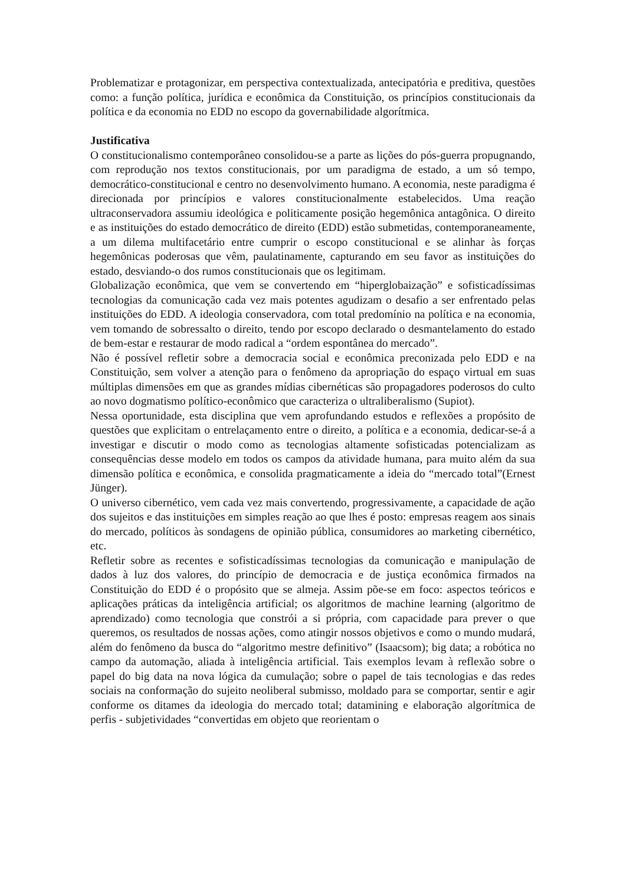Problematizar e protagonizar, em perspectiva contextualizada, antecipatória e preditiva, questões como: a função política, jurídica e econômica da Constituição, os princípios constitucionais da política e da economia no EDD no escopo da governabilidade algorítmica.
Justificativa
O constitucionalismo contemporâneo consolidou-se a parte as lições do pós-guerra propugnando, com reprodução nos textos constitucionais, por um paradigma de estado, a um só tempo, democrático-constitucional e centro no desenvolvimento humano. A economia, neste paradigma é direcionada por princípios e valores constitucionalmente estabelecidos. Uma reação ultraconservadora assumiu ideológica e politicamente posição hegemônica antagônica. O direito e as instituições do estado democrático de direito (EDD) estão submetidas, contemporaneamente, a um dilema multifacetário entre cumprir o escopo constitucional e se alinhar às forças hegemônicas poderosas que vêm, paulatinamente, capturando em seu favor as instituições do estado, desviando-o dos rumos constitucionais que os legitimam.
Globalização econômica, que vem se convertendo em “hiperglobaização” e sofisticadíssimas tecnologias da comunicação cada vez mais potentes agudizam o desafio a ser enfrentado pelas instituições do EDD. A ideologia conservadora, com total predomínio na política e na economia, vem tomando de sobressalto o direito, tendo por escopo declarado o desmantelamento do estado de bem-estar e restaurar de modo radical a “ordem espontânea do mercado”.
Não é possível refletir sobre a democracia social e econômica preconizada pelo EDD e na Constituição, sem volver a atenção para o fenômeno da apropriação do espaço virtual em suas múltiplas dimensões em que as grandes mídias cibernéticas são propagadores poderosos do culto ao novo dogmatismo político-econômico que caracteriza o ultraliberalismo (Supiot).
Nessa oportunidade, esta disciplina que vem aprofundando estudos e reflexões a propósito de questões que explicitam o entrelaçamento entre o direito, a política e a economia, dedicar-se-á a investigar e discutir o modo como as tecnologias altamente sofisticadas potencializam as consequências desse modelo em todos os campos da atividade humana, para muito além da sua dimensão política e econômica, e consolida pragmaticamente a ideia do “mercado total”(Ernest Jünger).
O universo cibernético, vem cada vez mais convertendo, progressivamente, a capacidade de ação dos sujeitos e das instituições em simples reação ao que lhes é posto: empresas reagem aos sinais do mercado, políticos às sondagens de opinião pública, consumidores ao marketing cibernético, etc.
Refletir sobre as recentes e sofisticadíssimas tecnologias da comunicação e manipulação de dados à luz dos valores, do princípio de democracia e de justiça econômica firmados na Constituição do EDD é o propósito que se almeja. Assim põe-se em foco: aspectos teóricos e aplicações práticas da inteligência artificial; os algoritmos de machine learning (algoritmo de aprendizado) como tecnologia que constrói a si própria, com capacidade para prever o que queremos, os resultados de nossas ações, como atingir nossos objetivos e como o mundo mudará, além do fenômeno da busca do “algoritmo mestre definitivo” (Isaacsom); big data; a robótica no campo da automação, aliada à inteligência artificial. Tais exemplos levam à reflexão sobre o papel do big data na nova lógica da cumulação; sobre o papel de tais tecnologias e das redes sociais na conformação do sujeito neoliberal submisso, moldado para se comportar, sentir e agir conforme os ditames da ideologia do mercado total; datamining e elaboração algorítmica de perfis - subjetividades “convertidas em objeto que reorientam o